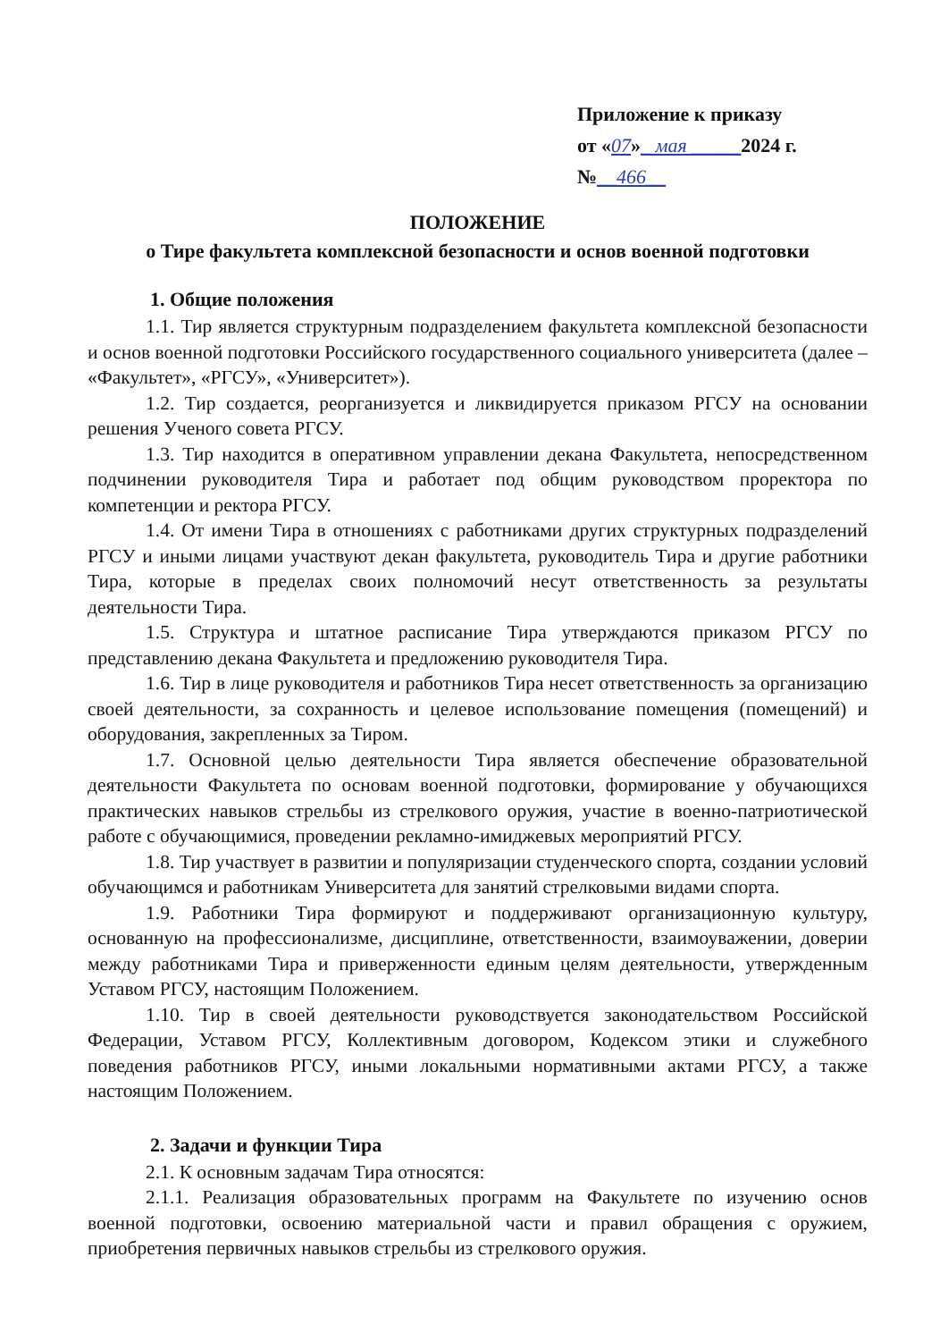Приложение к приказу
от «07»_ мая _____2024 г.
№__466__
ПОЛОЖЕНИЕ
о Тире факультета комплексной безопасности и основ военной подготовки
1. Общие положения
1.1. Тир является структурным подразделением факультета комплексной безопасности и основ военной подготовки Российского государственного социального университета (далее – «Факультет», «РГСУ», «Университет»).
1.2. Тир создается, реорганизуется и ликвидируется приказом РГСУ на основании решения Ученого совета РГСУ.
1.3. Тир находится в оперативном управлении декана Факультета, непосредственном подчинении руководителя Тира и работает под общим руководством проректора по компетенции и ректора РГСУ.
1.4. От имени Тира в отношениях с работниками других структурных подразделений РГСУ и иными лицами участвуют декан факультета, руководитель Тира и другие работники Тира, которые в пределах своих полномочий несут ответственность за результаты деятельности Тира.
1.5. Структура и штатное расписание Тира утверждаются приказом РГСУ по представлению декана Факультета и предложению руководителя Тира.
1.6. Тир в лице руководителя и работников Тира несет ответственность за организацию своей деятельности, за сохранность и целевое использование помещения (помещений) и оборудования, закрепленных за Тиром.
1.7. Основной целью деятельности Тира является обеспечение образовательной деятельности Факультета по основам военной подготовки, формирование у обучающихся практических навыков стрельбы из стрелкового оружия, участие в военно-патриотической работе с обучающимися, проведении рекламно-имиджевых мероприятий РГСУ.
1.8. Тир участвует в развитии и популяризации студенческого спорта, создании условий обучающимся и работникам Университета для занятий стрелковыми видами спорта.
1.9. Работники Тира формируют и поддерживают организационную культуру, основанную на профессионализме, дисциплине, ответственности, взаимоуважении, доверии между работниками Тира и приверженности единым целям деятельности, утвержденным Уставом РГСУ, настоящим Положением.
1.10. Тир в своей деятельности руководствуется законодательством Российской Федерации, Уставом РГСУ, Коллективным договором, Кодексом этики и служебного поведения работников РГСУ, иными локальными нормативными актами РГСУ, а также настоящим Положением.
2. Задачи и функции Тира
2.1. К основным задачам Тира относятся:
2.1.1. Реализация образовательных программ на Факультете по изучению основ военной подготовки, освоению материальной части и правил обращения с оружием, приобретения первичных навыков стрельбы из стрелкового оружия.